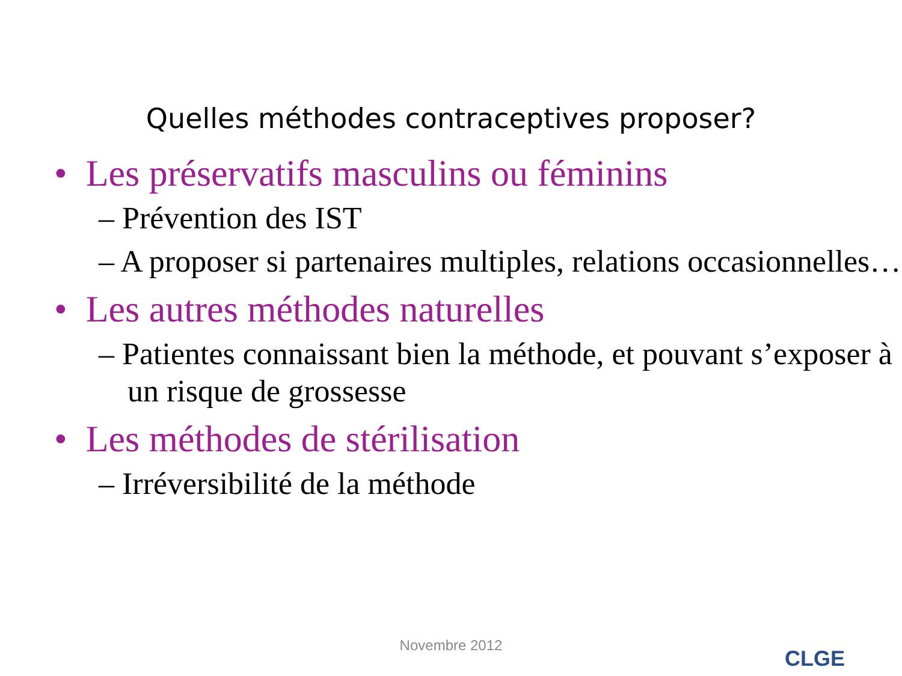Quelles méthodes contraceptives proposer?
• Les préservatifs masculins ou féminins
– Prévention des IST
– A proposer si partenaires multiples, relations occasionnelles…
• Les autres méthodes naturelles
– Patientes connaissant bien la méthode, et pouvant s’exposer à un risque de grossesse
• Les méthodes de stérilisation
– Irréversibilité de la méthode
Novembre 2012
CLGE